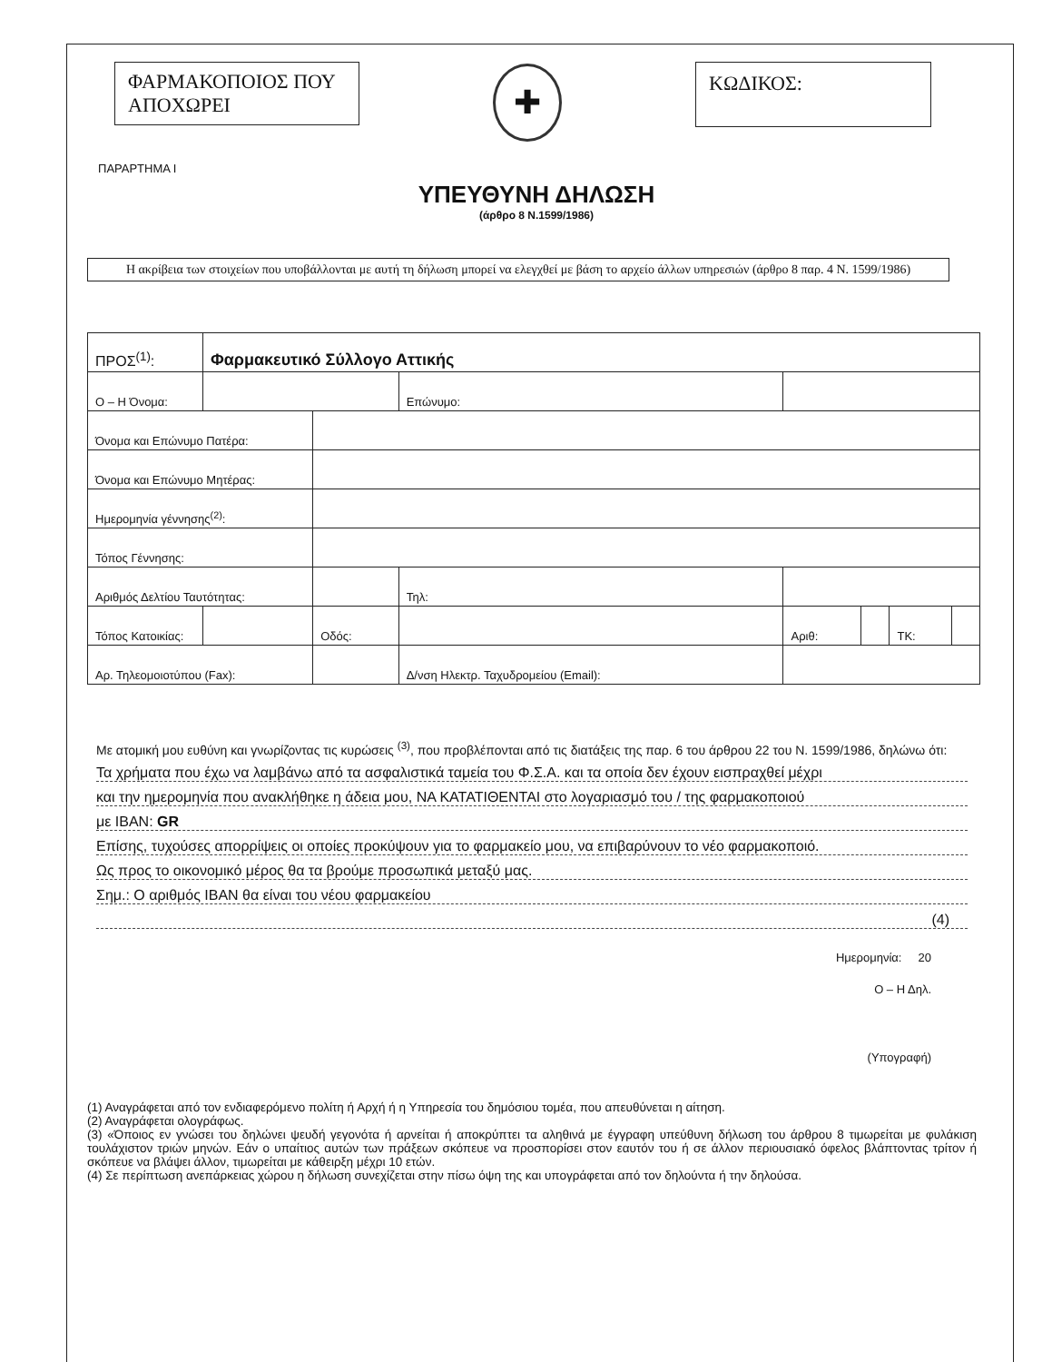ΦΑΡΜΑΚΟΠΟΙΟΣ ΠΟΥ ΑΠΟΧΩΡΕΙ
✚
ΚΩΔΙΚΟΣ:
ΠΑΡΑΡΤΗΜΑ Ι
ΥΠΕΥΘΥΝΗ ΔΗΛΩΣΗ
(άρθρο 8 Ν.1599/1986)
Η ακρίβεια των στοιχείων που υποβάλλονται με αυτή τη δήλωση μπορεί να ελεγχθεί με βάση το αρχείο άλλων υπηρεσιών (άρθρο 8 παρ. 4 Ν. 1599/1986)
| ΠΡΟΣ<sup>(1)</sup>: | Φαρμακευτικό Σύλλογο Αττικής | | | | | | | | |
| Ο – Η Όνομα: | | | | | Επώνυμο: | | | | |
| Όνομα και Επώνυμο Πατέρα: | | | | | | | | | |
| Όνομα και Επώνυμο Μητέρας: | | | | | | | | | |
| Ημερομηνία γέννησης<sup>(2)</sup>: | | | | | | | | | |
| Τόπος Γέννησης: | | | | | | | | | |
| Αριθμός Δελτίου Ταυτότητας: | | | | | Τηλ: | | | | |
| Τόπος Κατοικίας: | | | Οδός: | | | Αριθ: | | ΤΚ: | |
| Αρ. Τηλεομοιοτύπου (Fax): | | | | | Δ/νση Ηλεκτρ. Ταχυδρομείου (Email): | | | | |
Με ατομική μου ευθύνη και γνωρίζοντας τις κυρώσεις <sup>(3)</sup>, που προβλέπονται από τις διατάξεις της παρ. 6 του άρθρου 22 του Ν. 1599/1986, δηλώνω ότι:
Τα χρήματα που έχω να λαμβάνω από τα ασφαλιστικά ταμεία του Φ.Σ.Α. και τα οποία δεν έχουν εισπραχθεί μέχρι
και την ημερομηνία που ανακλήθηκε η άδεια μου, ΝΑ ΚΑΤΑΤΙΘΕΝΤΑΙ στο λογαριασμό του / της φαρμακοποιού
με IBAN: GR
Επίσης, τυχούσες απορρίψεις οι οποίες προκύψουν για το φαρμακείο μου, να επιβαρύνουν το νέο φαρμακοποιό.
Ως προς το οικονομικό μέρος θα τα βρούμε προσωπικά μεταξύ μας.
Σημ.: Ο αριθμός IBAN θα είναι του νέου φαρμακείου
(4)
Ημερομηνία: 20
Ο – Η Δηλ.
(Υπογραφή)
(1) Αναγράφεται από τον ενδιαφερόμενο πολίτη ή Αρχή ή η Υπηρεσία του δημόσιου τομέα, που απευθύνεται η αίτηση.
(2) Αναγράφεται ολογράφως.
(3) «Όποιος εν γνώσει του δηλώνει ψευδή γεγονότα ή αρνείται ή αποκρύπτει τα αληθινά με έγγραφη υπεύθυνη δήλωση του άρθρου 8 τιμωρείται με φυλάκιση τουλάχιστον τριών μηνών. Εάν ο υπαίτιος αυτών των πράξεων σκόπευε να προσπορίσει στον εαυτόν του ή σε άλλον περιουσιακό όφελος βλάπτοντας τρίτον ή σκόπευε να βλάψει άλλον, τιμωρείται με κάθειρξη μέχρι 10 ετών.
(4) Σε περίπτωση ανεπάρκειας χώρου η δήλωση συνεχίζεται στην πίσω όψη της και υπογράφεται από τον δηλούντα ή την δηλούσα.